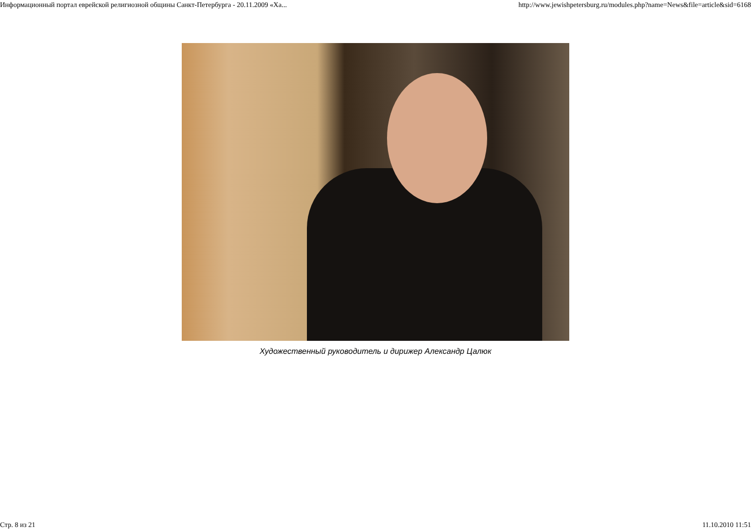Информационный портал еврейской религиозной общины Санкт-Петербурга - 20.11.2009 «Ха... http://www.jewishpetersburg.ru/modules.php?name=News&file=article&sid=6168
Художественный руководитель и дирижер Александр Цалюк
Стр. 8 из 21 11.10.2010 11:51